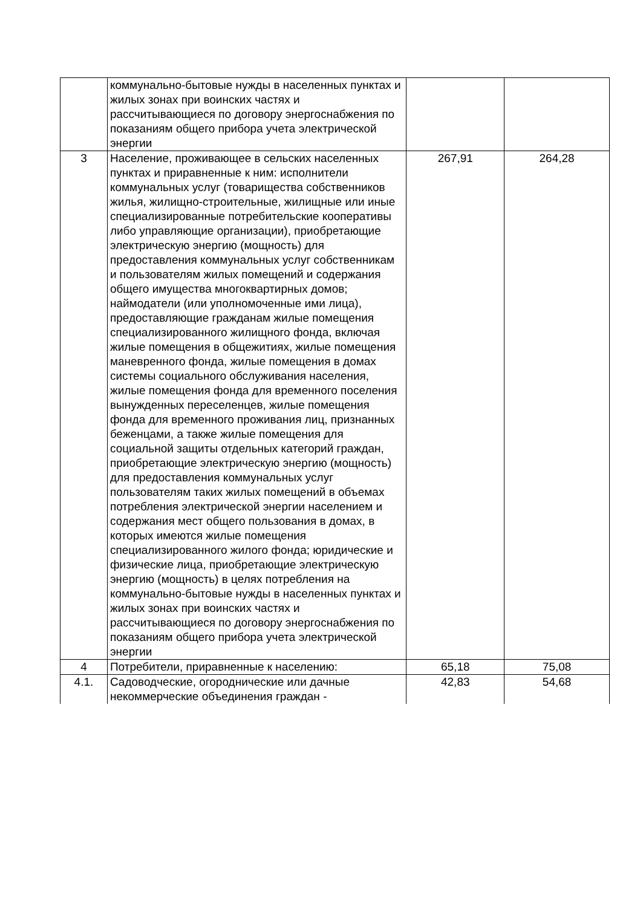| | коммунально-бытовые нужды в населенных пунктах и жилых зонах при воинских частях и рассчитывающиеся по договору энергоснабжения по показаниям общего прибора учета электрической энергии | | |
| 3 | Население, проживающее в сельских населенных пунктах и приравненные к ним: исполнители коммунальных услуг (товарищества собственников жилья, жилищно-строительные, жилищные или иные специализированные потребительские кооперативы либо управляющие организации), приобретающие электрическую энергию (мощность) для предоставления коммунальных услуг собственникам и пользователям жилых помещений и содержания общего имущества многоквартирных домов; наймодатели (или уполномоченные ими лица), предоставляющие гражданам жилые помещения специализированного жилищного фонда, включая жилые помещения в общежитиях, жилые помещения маневренного фонда, жилые помещения в домах системы социального обслуживания населения, жилые помещения фонда для временного поселения вынужденных переселенцев, жилые помещения фонда для временного проживания лиц, признанных беженцами, а также жилые помещения для социальной защиты отдельных категорий граждан, приобретающие электрическую энергию (мощность) для предоставления коммунальных услуг пользователям таких жилых помещений в объемах потребления электрической энергии населением и содержания мест общего пользования в домах, в которых имеются жилые помещения специализированного жилого фонда; юридические и физические лица, приобретающие электрическую энергию (мощность) в целях потребления на коммунально-бытовые нужды в населенных пунктах и жилых зонах при воинских частях и рассчитывающиеся по договору энергоснабжения по показаниям общего прибора учета электрической энергии | 267,91 | 264,28 |
| 4 | Потребители, приравненные к населению: | 65,18 | 75,08 |
| 4.1. | Садоводческие, огороднические или дачные некоммерческие объединения граждан - | 42,83 | 54,68 |